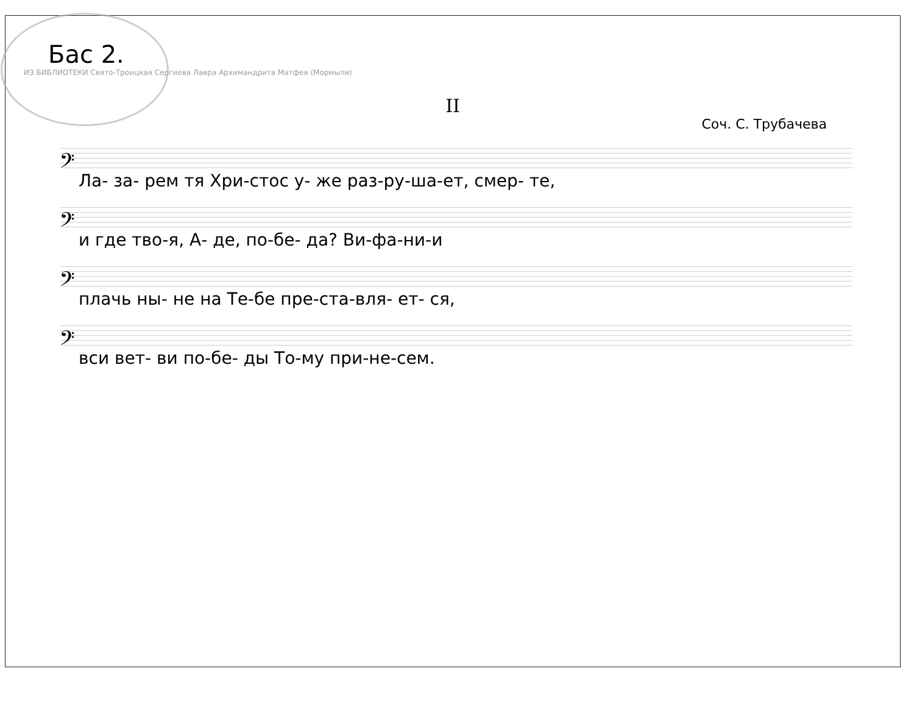Бас 2.
ИЗ БИБЛИОТЕКИ Свято-Троицкая Сергиева Лавра Архимандрита Матфея (Мормыля)
II
Соч. С. Трубачева
𝄢
Ла- за- рем тя Хри-стос у- же раз-ру-ша-ет, смер- те,
𝄢
и где тво-я, А- де, по-бе- да? Ви-фа-ни-и
𝄢
плачь ны- не на Те-бе пре-ста-вля- ет- ся,
𝄢
вси вет- ви по-бе- ды То-му при-не-сем.